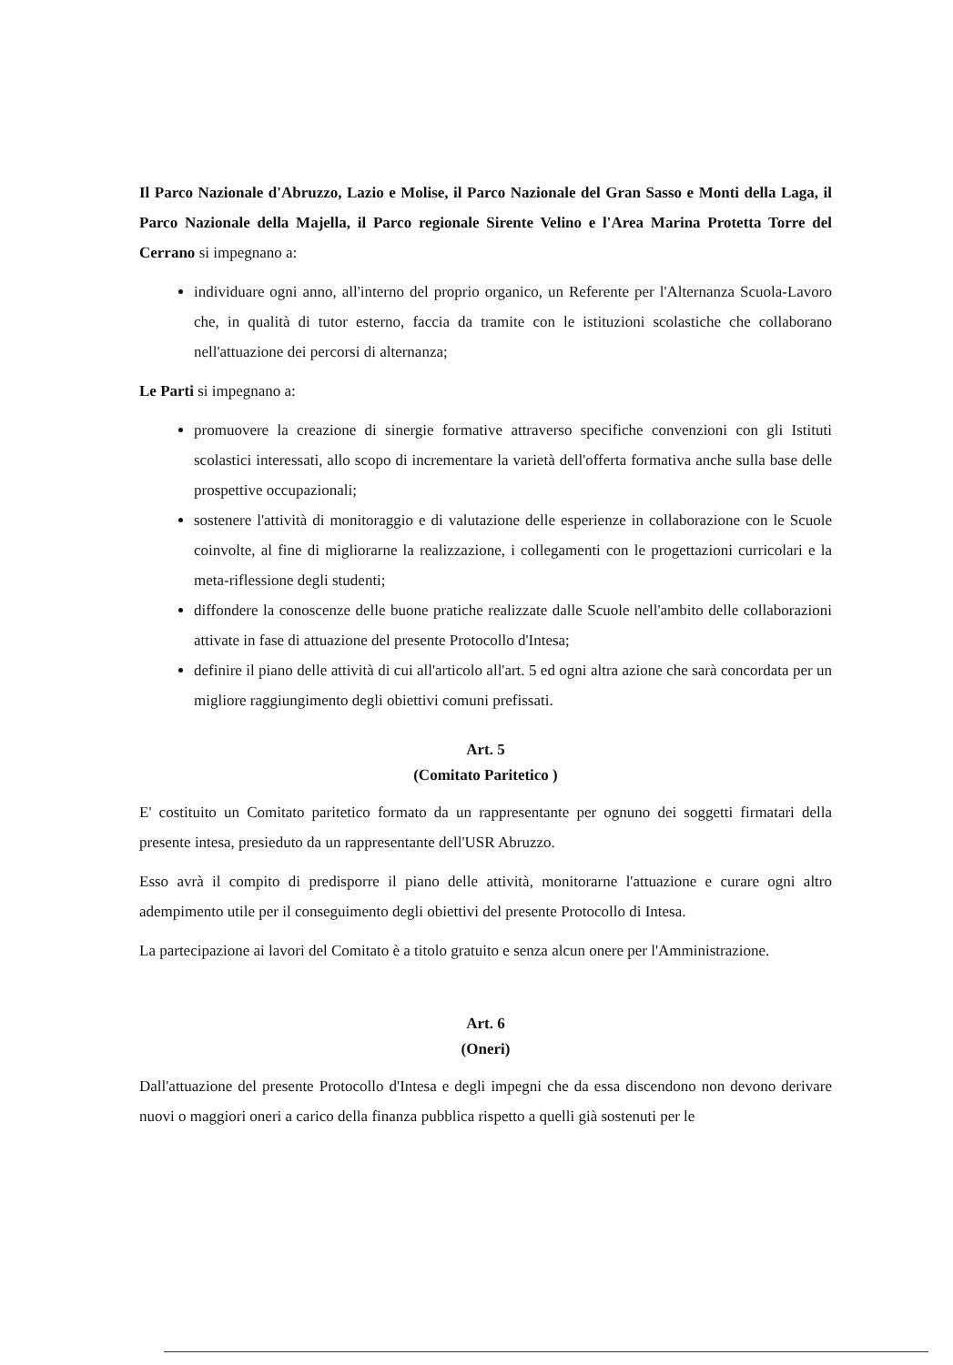Il Parco Nazionale d'Abruzzo, Lazio e Molise, il Parco Nazionale del Gran Sasso e Monti della Laga, il Parco Nazionale della Majella, il Parco regionale Sirente Velino e l'Area Marina Protetta Torre del Cerrano si impegnano a:
individuare ogni anno, all'interno del proprio organico, un Referente per l'Alternanza Scuola-Lavoro che, in qualità di tutor esterno, faccia da tramite con le istituzioni scolastiche che collaborano nell'attuazione dei percorsi di alternanza;
Le Parti si impegnano a:
promuovere la creazione di sinergie formative attraverso specifiche convenzioni con gli Istituti scolastici interessati, allo scopo di incrementare la varietà dell'offerta formativa anche sulla base delle prospettive occupazionali;
sostenere l'attività di monitoraggio e di valutazione delle esperienze in collaborazione con le Scuole coinvolte, al fine di migliorarne la realizzazione, i collegamenti con le progettazioni curricolari e la meta-riflessione degli studenti;
diffondere la conoscenze delle buone pratiche realizzate dalle Scuole nell'ambito delle collaborazioni attivate in fase di attuazione del presente Protocollo d'Intesa;
definire il piano delle attività di cui all'articolo all'art. 5 ed ogni altra azione che sarà concordata per un migliore raggiungimento degli obiettivi comuni prefissati.
Art. 5
(Comitato Paritetico )
E' costituito un Comitato paritetico formato da un rappresentante per ognuno dei soggetti firmatari della presente intesa, presieduto da un rappresentante dell'USR Abruzzo.
Esso avrà il compito di predisporre il piano delle attività, monitorarne l'attuazione e curare ogni altro adempimento utile per il conseguimento degli obiettivi del presente Protocollo di Intesa.
La partecipazione ai lavori del Comitato è a titolo gratuito e senza alcun onere per l'Amministrazione.
Art. 6
(Oneri)
Dall'attuazione del presente Protocollo d'Intesa e degli impegni che da essa discendono non devono derivare nuovi o maggiori oneri a carico della finanza pubblica rispetto a quelli già sostenuti per le